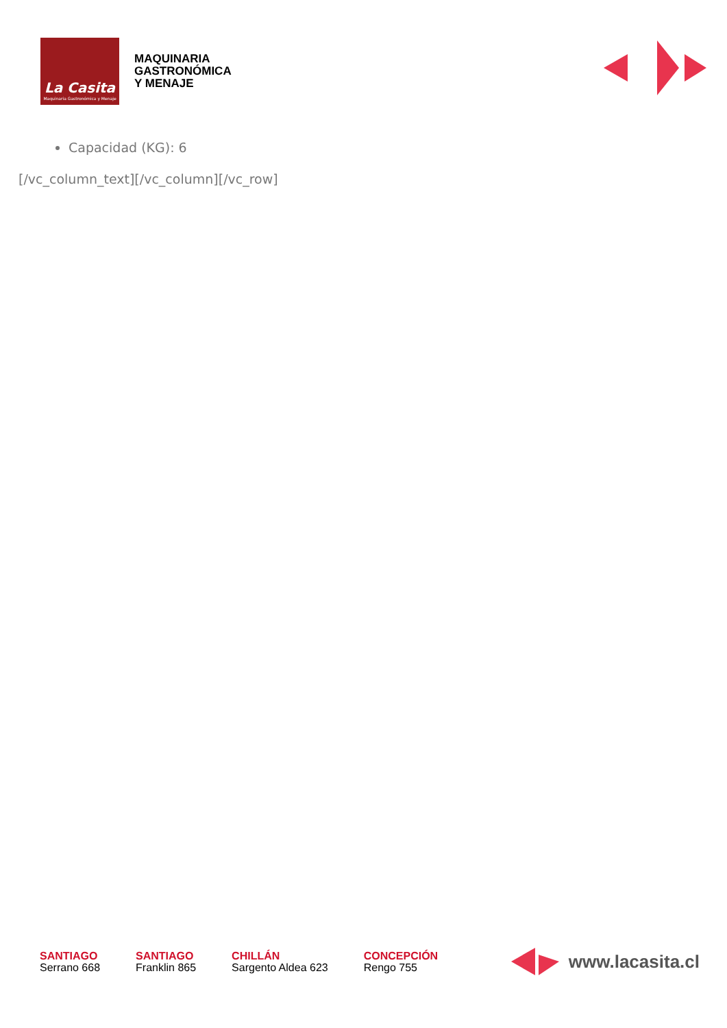La Casita
Maquinaria Gastronómica y Menaje
MAQUINARIA
GASTRONÓMICA
Y MENAJE
Capacidad (KG): 6
[/vc_column_text][/vc_column][/vc_row]
SANTIAGO
Serrano 668
SANTIAGO
Franklin 865
CHILLÁN
Sargento Aldea 623
CONCEPCIÓN
Rengo 755
www.lacasita.cl